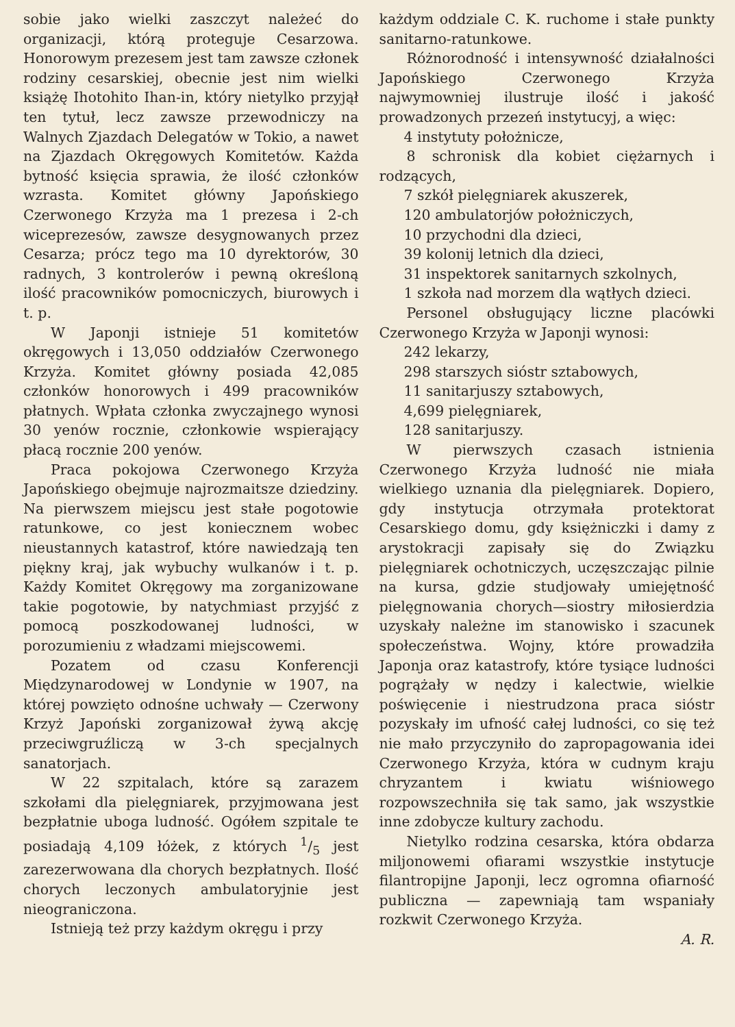sobie jako wielki zaszczyt należeć do organizacji, którą proteguje Cesarzowa. Honorowym prezesem jest tam zawsze członek rodziny cesarskiej, obecnie jest nim wielki książę Ihotohito Ihan-in, który nietylko przyjął ten tytuł, lecz zawsze przewodniczy na Walnych Zjazdach Delegatów w Tokio, a nawet na Zjazdach Okręgowych Komitetów. Każda bytność księcia sprawia, że ilość członków wzrasta. Komitet główny Japońskiego Czerwonego Krzyża ma 1 prezesa i 2-ch wiceprezesów, zawsze desygnowanych przez Cesarza; prócz tego ma 10 dyrektorów, 30 radnych, 3 kontrolerów i pewną określoną ilość pracowników pomocniczych, biurowych i t. p.
W Japonji istnieje 51 komitetów okręgowych i 13,050 oddziałów Czerwonego Krzyża. Komitet główny posiada 42,085 członków honorowych i 499 pracowników płatnych. Wpłata członka zwyczajnego wynosi 30 yenów rocznie, członkowie wspierający płacą rocznie 200 yenów.
Praca pokojowa Czerwonego Krzyża Japońskiego obejmuje najrozmaitsze dziedziny. Na pierwszem miejscu jest stałe pogotowie ratunkowe, co jest koniecznem wobec nieustannych katastrof, które nawiedzają ten piękny kraj, jak wybuchy wulkanów i t. p. Każdy Komitet Okręgowy ma zorganizowane takie pogotowie, by natychmiast przyjść z pomocą poszkodowanej ludności, w porozumieniu z władzami miejscowemi.
Pozatem od czasu Konferencji Międzynarodowej w Londynie w 1907, na której powzięto odnośne uchwały — Czerwony Krzyż Japoński zorganizował żywą akcję przeciwgruźliczą w 3-ch specjalnych sanatorjach.
W 22 szpitalach, które są zarazem szkołami dla pielęgniarek, przyjmowana jest bezpłatnie uboga ludność. Ogółem szpitale te posiadają 4,109 łóżek, z których 1/5 jest zarezerwowana dla chorych bezpłatnych. Ilość chorych leczonych ambulatoryjnie jest nieograniczona.
Istnieją też przy każdym okręgu i przy
każdym oddziale C. K. ruchome i stałe punkty sanitarno-ratunkowe.
Różnorodność i intensywność działalności Japońskiego Czerwonego Krzyża najwymowniej ilustruje ilość i jakość prowadzonych przezeń instytucyj, a więc:
4 instytuty położnicze,
8 schronisk dla kobiet ciężarnych i rodzących,
7 szkół pielęgniarek akuszerek,
120 ambulatorjów położniczych,
10 przychodni dla dzieci,
39 kolonij letnich dla dzieci,
31 inspektorek sanitarnych szkolnych,
1 szkoła nad morzem dla wątłych dzieci.
Personel obsługujący liczne placówki Czerwonego Krzyża w Japonji wynosi:
242 lekarzy,
298 starszych sióstr sztabowych,
11 sanitarjuszy sztabowych,
4,699 pielęgniarek,
128 sanitarjuszy.
W pierwszych czasach istnienia Czerwonego Krzyża ludność nie miała wielkiego uznania dla pielęgniarek. Dopiero, gdy instytucja otrzymała protektorat Cesarskiego domu, gdy księżniczki i damy z arystokracji zapisały się do Związku pielęgniarek ochotniczych, uczęszczając pilnie na kursa, gdzie studjowały umiejętność pielęgnowania chorych—siostry miłosierdzia uzyskały należne im stanowisko i szacunek społeczeństwa. Wojny, które prowadziła Japonja oraz katastrofy, które tysiące ludności pogrążały w nędzy i kalectwie, wielkie poświęcenie i niestrudzona praca sióstr pozyskały im ufność całej ludności, co się też nie mało przyczyniło do zapropagowania idei Czerwonego Krzyża, która w cudnym kraju chryzantem i kwiatu wiśniowego rozpowszechniła się tak samo, jak wszystkie inne zdobycze kultury zachodu.
Nietylko rodzina cesarska, która obdarza miljonowemi ofiarami wszystkie instytucje filantropijne Japonji, lecz ogromna ofiarność publiczna — zapewniają tam wspaniały rozkwit Czerwonego Krzyża.
A. R.